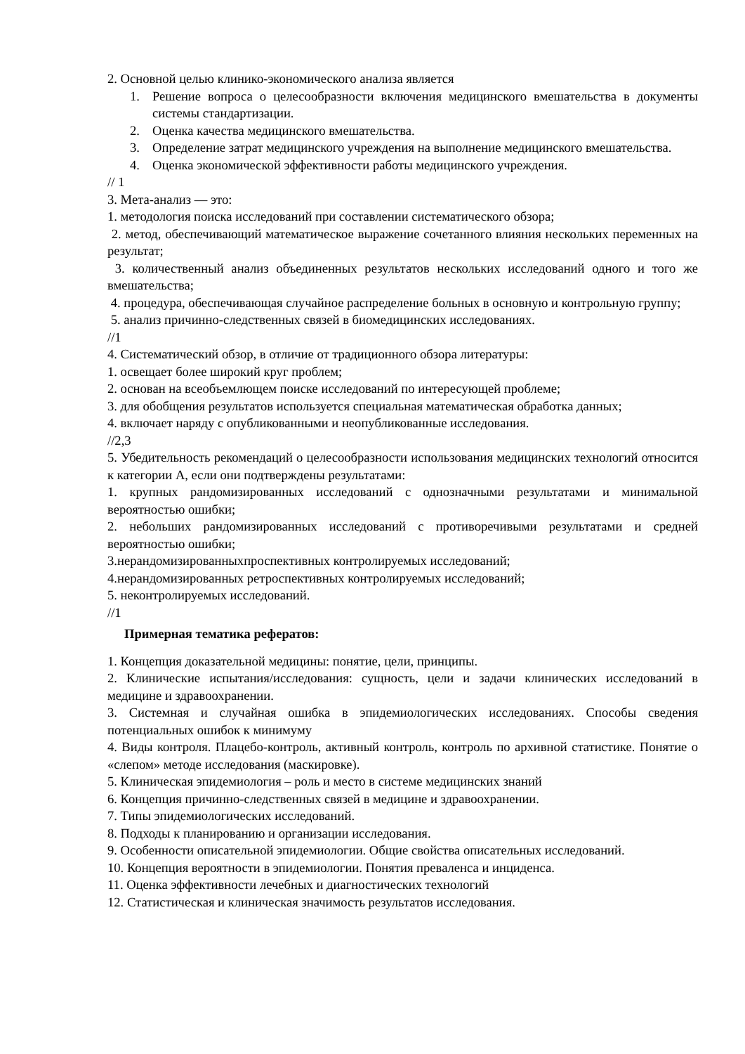2. Основной целью клинико-экономического анализа является
1. Решение вопроса о целесообразности включения медицинского вмешательства в документы системы стандартизации.
2. Оценка качества медицинского вмешательства.
3. Определение затрат медицинского учреждения на выполнение медицинского вмешательства.
4. Оценка экономической эффективности работы медицинского учреждения.
// 1
3. Мета-анализ — это:
1. методология поиска исследований при составлении систематического обзора;
2. метод, обеспечивающий математическое выражение сочетанного влияния нескольких переменных на результат;
3. количественный анализ объединенных результатов нескольких исследований одного и того же вмешательства;
4. процедура, обеспечивающая случайное распределение больных в основную и контрольную группу;
5. анализ причинно-следственных связей в биомедицинских исследованиях.
//1
4. Систематический обзор, в отличие от традиционного обзора литературы:
1. освещает более широкий круг проблем;
2. основан на всеобъемлющем поиске исследований по интересующей проблеме;
3. для обобщения результатов используется специальная математическая обработка данных;
4. включает наряду с опубликованными и неопубликованные исследования.
//2,3
5. Убедительность рекомендаций о целесообразности использования медицинских технологий относится к категории А, если они подтверждены результатами:
1. крупных рандомизированных исследований с однозначными результатами и минимальной вероятностью ошибки;
2. небольших рандомизированных исследований с противоречивыми результатами и средней вероятностью ошибки;
3.нерандомизированныхпроспективных контролируемых исследований;
4.нерандомизированных ретроспективных контролируемых исследований;
5. неконтролируемых исследований.
//1
Примерная тематика рефератов:
1. Концепция доказательной медицины: понятие, цели, принципы.
2. Клинические испытания/исследования: сущность, цели и задачи клинических исследований в медицине и здравоохранении.
3. Системная и случайная ошибка в эпидемиологических исследованиях. Способы сведения потенциальных ошибок к минимуму
4. Виды контроля. Плацебо-контроль, активный контроль, контроль по архивной статистике. Понятие о «слепом» методе исследования (маскировке).
5. Клиническая эпидемиология – роль и место в системе медицинских знаний
6. Концепция причинно-следственных связей в медицине и здравоохранении.
7. Типы эпидемиологических исследований.
8. Подходы к планированию и организации исследования.
9. Особенности описательной эпидемиологии. Общие свойства описательных исследований.
10. Концепция вероятности в эпидемиологии. Понятия преваленса и инциденса.
11. Оценка эффективности лечебных и диагностических технологий
12. Статистическая и клиническая значимость результатов исследования.